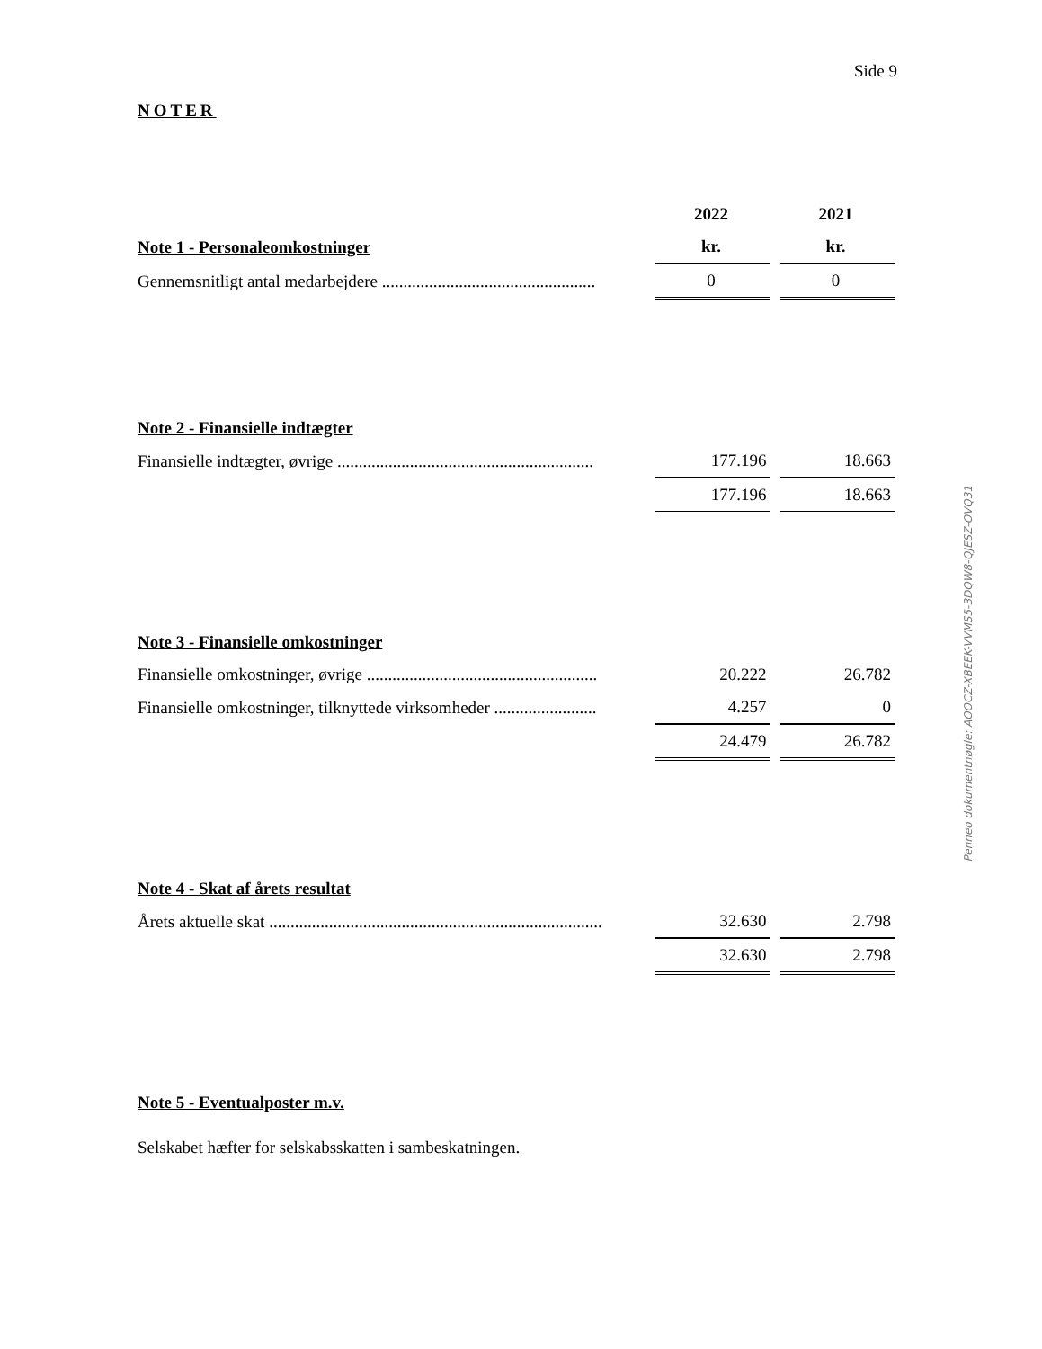Side 9
NOTER
| | 2022 | | 2021 |
| Note 1 - Personaleomkostninger | kr. | | kr. |
| Gennemsnitligt antal medarbejdere .................................................. | 0 | | 0 |
| Note 2 - Finansielle indtægter | | | |
| Finansielle indtægter, øvrige ............................................................ | 177.196 | | 18.663 |
| | 177.196 | | 18.663 |
| Note 3 - Finansielle omkostninger | | | |
| Finansielle omkostninger, øvrige ...................................................... | 20.222 | | 26.782 |
| Finansielle omkostninger, tilknyttede virksomheder ........................ | 4.257 | | 0 |
| | 24.479 | | 26.782 |
| Note 4 - Skat af årets resultat | | | |
| Årets aktuelle skat .............................................................................. | 32.630 | | 2.798 |
| | 32.630 | | 2.798 |
| Note 5 - Eventualposter m.v. | | | |
| Selskabet hæfter for selskabsskatten i sambeskatningen. | | | |
Penneo dokumentnøgle: AOOCZ-XBEEK-VVMS5-3DQW8-QJESZ-OVQ31